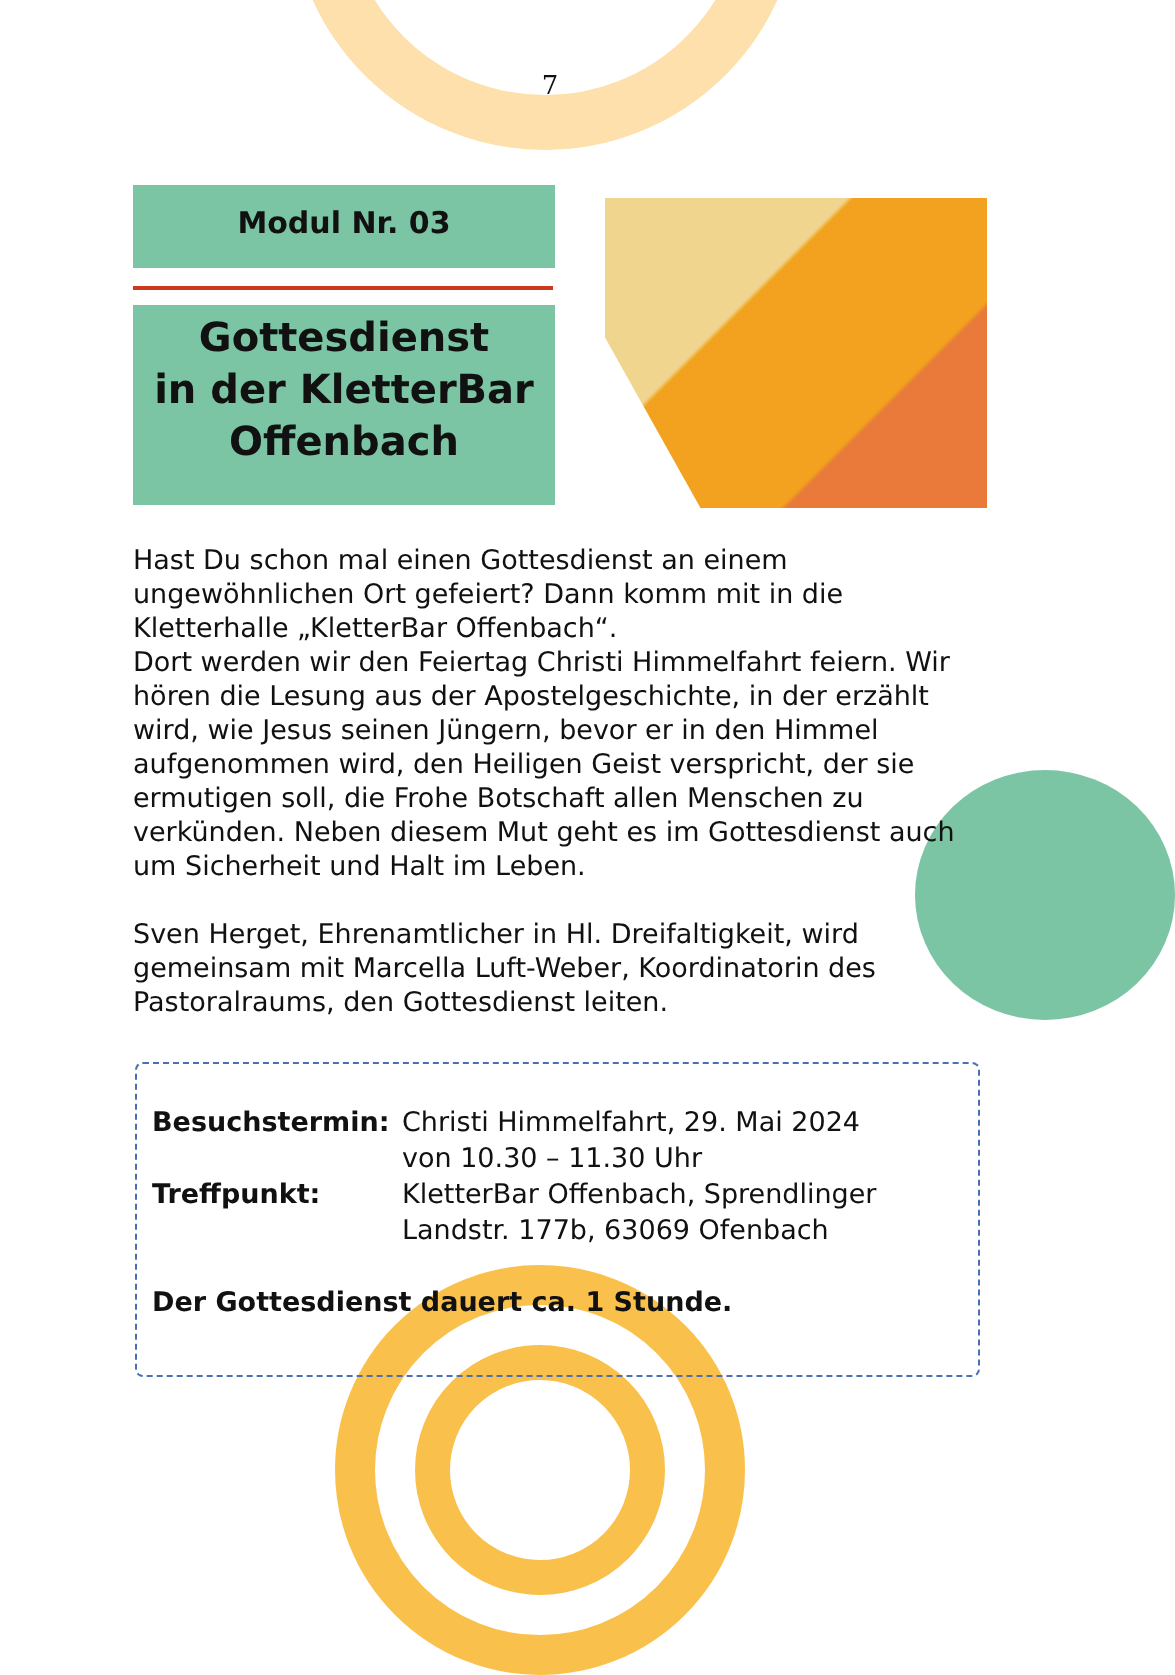7
Modul Nr. 03
Gottesdienst
in der KletterBar
Offenbach
Hast Du schon mal einen Gottesdienst an einem ungewöhnlichen Ort gefeiert? Dann komm mit in die Kletterhalle „KletterBar Offenbach“.
Dort werden wir den Feiertag Christi Himmelfahrt feiern. Wir hören die Lesung aus der Apostelgeschichte, in der erzählt wird, wie Jesus seinen Jüngern, bevor er in den Himmel aufgenommen wird, den Heiligen Geist verspricht, der sie ermutigen soll, die Frohe Botschaft allen Menschen zu verkünden. Neben diesem Mut geht es im Gottesdienst auch um Sicherheit und Halt im Leben.
Sven Herget, Ehrenamtlicher in Hl. Dreifaltigkeit, wird gemeinsam mit Marcella Luft-Weber, Koordinatorin des Pastoralraums, den Gottesdienst leiten.
Besuchstermin: Christi Himmelfahrt, 29. Mai 2024
von 10.30 – 11.30 Uhr
Treffpunkt: KletterBar Offenbach, Sprendlinger
Landstr. 177b, 63069 Ofenbach
Der Gottesdienst dauert ca. 1 Stunde.